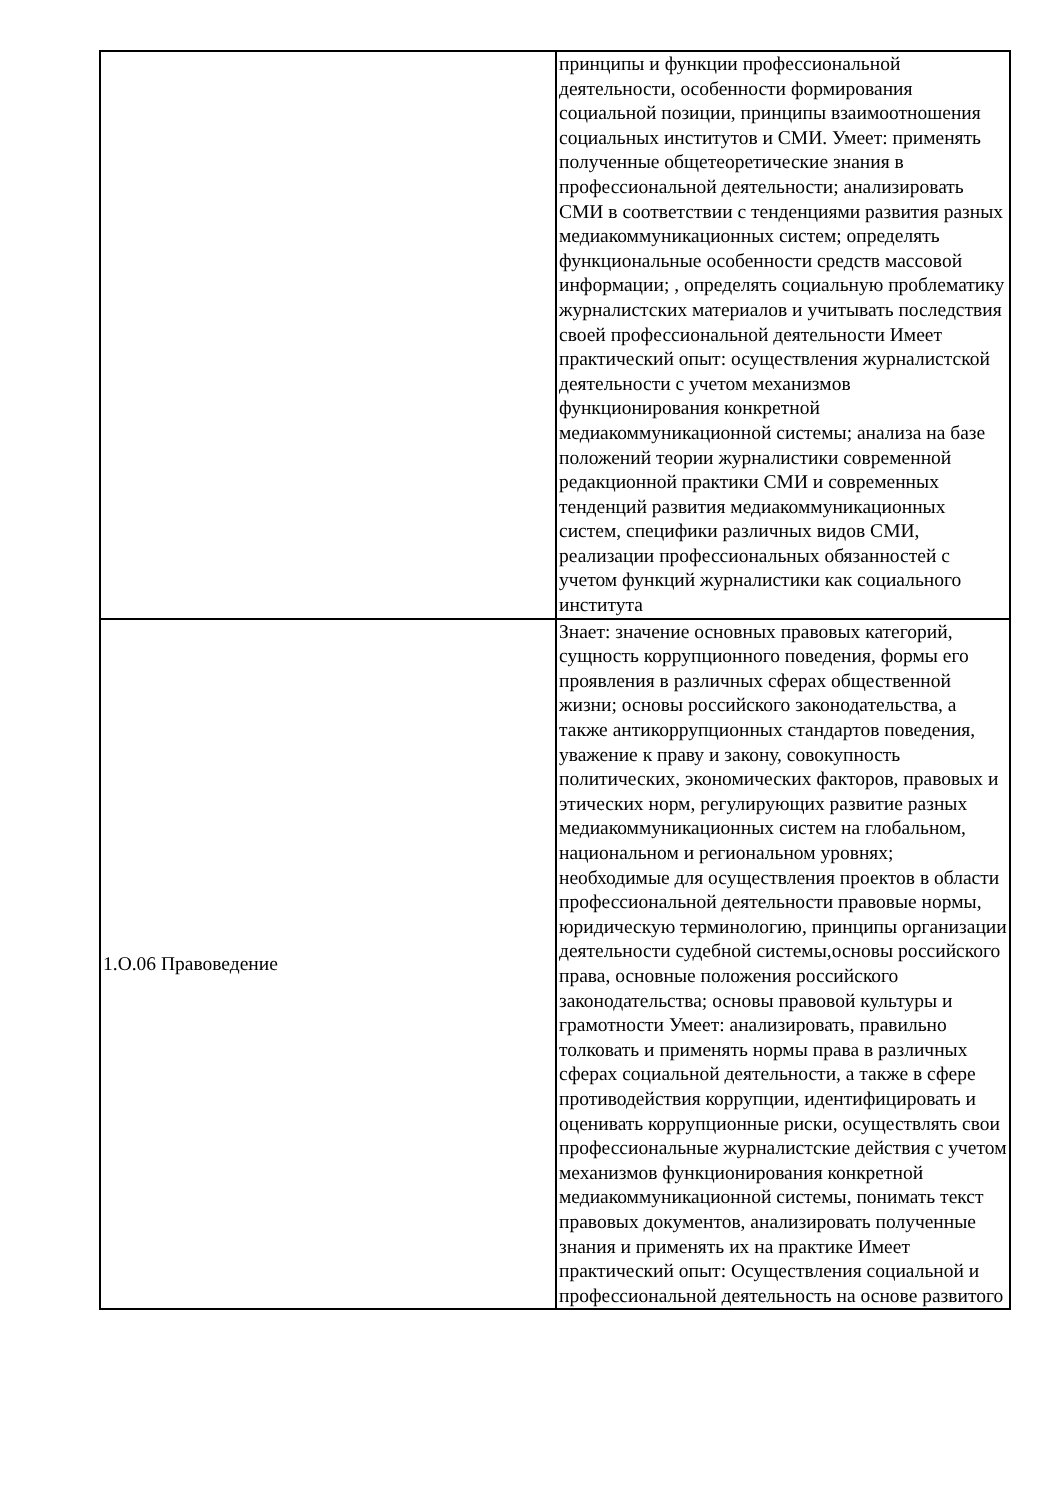| | принципы и функции профессиональной деятельности, особенности формирования социальной позиции, принципы взаимоотношения социальных институтов и СМИ. Умеет: применять полученные общетеоретические знания в профессиональной деятельности; анализировать СМИ в соответствии с тенденциями развития разных медиакоммуникационных систем; определять функциональные особенности средств массовой информации; , определять социальную проблематику журналистских материалов и учитывать последствия своей профессиональной деятельности Имеет практический опыт: осуществления журналистской деятельности с учетом механизмов функционирования конкретной медиакоммуникационной системы; анализа на базе положений теории журналистики современной редакционной практики СМИ и современных тенденций развития медиакоммуникационных систем, специфики различных видов СМИ, реализации профессиональных обязанностей с учетом функций журналистики как социального института |
| 1.О.06 Правоведение | Знает: значение основных правовых категорий, сущность коррупционного поведения, формы его проявления в различных сферах общественной жизни; основы российского законодательства, а также антикоррупционных стандартов поведения, уважение к праву и закону, совокупность политических, экономических факторов, правовых и этических норм, регулирующих развитие разных медиакоммуникационных систем на глобальном, национальном и региональном уровнях; необходимые для осуществления проектов в области профессиональной деятельности правовые нормы, юридическую терминологию, принципы организации деятельности судебной системы,основы российского права, основные положения российского законодательства; основы правовой культуры и грамотности Умеет: анализировать, правильно толковать и применять нормы права в различных сферах социальной деятельности, а также в сфере противодействия коррупции, идентифицировать и оценивать коррупционные риски, осуществлять свои профессиональные журналистские действия с учетом механизмов функционирования конкретной медиакоммуникационной системы, понимать текст правовых документов, анализировать полученные знания и применять их на практике Имеет практический опыт: Осуществления социальной и профессиональной деятельность на основе развитого |